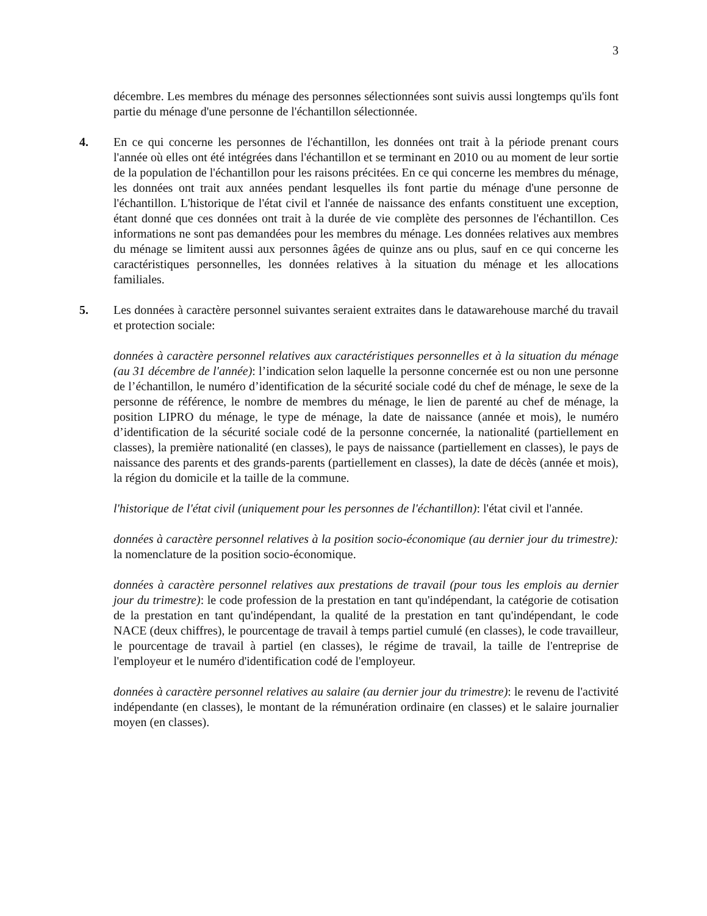3
décembre. Les membres du ménage des personnes sélectionnées sont suivis aussi longtemps qu'ils font partie du ménage d'une personne de l'échantillon sélectionnée.
4. En ce qui concerne les personnes de l'échantillon, les données ont trait à la période prenant cours l'année où elles ont été intégrées dans l'échantillon et se terminant en 2010 ou au moment de leur sortie de la population de l'échantillon pour les raisons précitées. En ce qui concerne les membres du ménage, les données ont trait aux années pendant lesquelles ils font partie du ménage d'une personne de l'échantillon. L'historique de l'état civil et l'année de naissance des enfants constituent une exception, étant donné que ces données ont trait à la durée de vie complète des personnes de l'échantillon. Ces informations ne sont pas demandées pour les membres du ménage. Les données relatives aux membres du ménage se limitent aussi aux personnes âgées de quinze ans ou plus, sauf en ce qui concerne les caractéristiques personnelles, les données relatives à la situation du ménage et les allocations familiales.
5. Les données à caractère personnel suivantes seraient extraites dans le datawarehouse marché du travail et protection sociale:
données à caractère personnel relatives aux caractéristiques personnelles et à la situation du ménage (au 31 décembre de l'année): l’indication selon laquelle la personne concernée est ou non une personne de l’échantillon, le numéro d’identification de la sécurité sociale codé du chef de ménage, le sexe de la personne de référence, le nombre de membres du ménage, le lien de parenté au chef de ménage, la position LIPRO du ménage, le type de ménage, la date de naissance (année et mois), le numéro d’identification de la sécurité sociale codé de la personne concernée, la nationalité (partiellement en classes), la première nationalité (en classes), le pays de naissance (partiellement en classes), le pays de naissance des parents et des grands-parents (partiellement en classes), la date de décès (année et mois), la région du domicile et la taille de la commune.
l'historique de l'état civil (uniquement pour les personnes de l'échantillon): l'état civil et l'année.
données à caractère personnel relatives à la position socio-économique (au dernier jour du trimestre): la nomenclature de la position socio-économique.
données à caractère personnel relatives aux prestations de travail (pour tous les emplois au dernier jour du trimestre): le code profession de la prestation en tant qu'indépendant, la catégorie de cotisation de la prestation en tant qu'indépendant, la qualité de la prestation en tant qu'indépendant, le code NACE (deux chiffres), le pourcentage de travail à temps partiel cumulé (en classes), le code travailleur, le pourcentage de travail à partiel (en classes), le régime de travail, la taille de l'entreprise de l'employeur et le numéro d'identification codé de l'employeur.
données à caractère personnel relatives au salaire (au dernier jour du trimestre): le revenu de l'activité indépendante (en classes), le montant de la rémunération ordinaire (en classes) et le salaire journalier moyen (en classes).